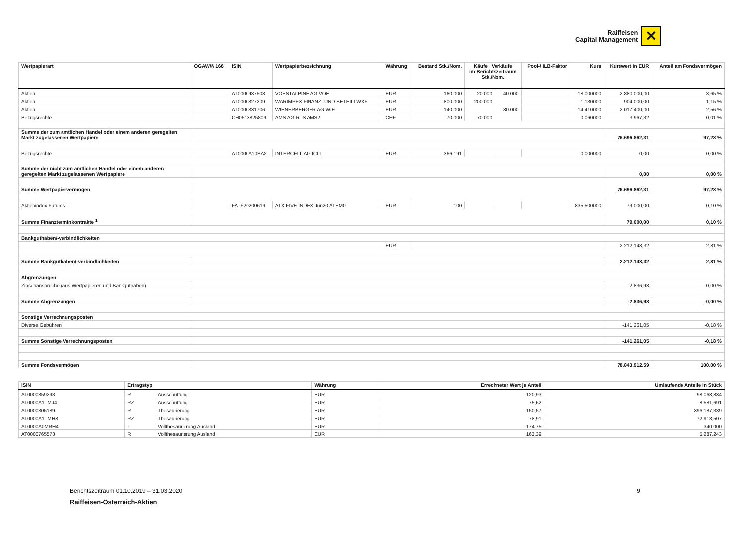Raiffeisen
Capital Management
✕
| Wertpapierart | OGAW/§ 166 | ISIN | Wertpapierbezeichnung | | Währung | Bestand Stk./Nom. | Käufe Verkäufe im Berichtszeitraum Stk./Nom. | | Pool-/ ILB-Faktor | Kurs | Kurswert in EUR | Anteil am Fondsvermögen |
| --- | --- | --- | --- | --- | --- | --- | --- | --- | --- | --- | --- | --- |
| Aktien | | AT0000937503 | VOESTALPINE AG VOE | | EUR | 160.000 | 20.000 | 40.000 | | 18,000000 | 2.880.000,00 | 3,65 % |
| Aktien | | AT0000827209 | WARIMPEX FINANZ- UND BETEILI WXF | | EUR | 800.000 | 200.000 | | | 1,130000 | 904.000,00 | 1,15 % |
| Aktien | | AT0000831706 | WIENERBERGER AG WIE | | EUR | 140.000 | | 80.000 | | 14,410000 | 2.017.400,00 | 2,56 % |
| Bezugsrechte | | CH0513825809 | AMS AG-RTS AMS2 | | CHF | 70.000 | 70.000 | | | 0,060000 | 3.967,32 | 0,01 % |
| Summe der zum amtlichen Handel oder einem anderen geregelten Markt zugelassenen Wertpapiere | | | | | | | | | | | 76.696.862,31 | 97,28 % |
| Bezugsrechte | | AT0000A10BA2 | INTERCELL AG ICLL | | EUR | 366.191 | | | | 0,000000 | 0,00 | 0,00 % |
| Summe der nicht zum amtlichen Handel oder einem anderen geregelten Markt zugelassenen Wertpapiere | | | | | | | | | | | 0,00 | 0,00 % |
| Summe Wertpapiervermögen | | | | | | | | | | | 76.696.862,31 | 97,28 % |
| Aktienindex Futures | | FATF20200619 | ATX FIVE INDEX Jun20 ATEM0 | | EUR | 100 | | | | 835,500000 | 79.000,00 | 0,10 % |
| Summe Finanzterminkontrakte <sup>1</sup> | | | | | | | | | | | 79.000,00 | 0,10 % |
| Bankguthaben/-verbindlichkeiten | | | | | | | | | | | | |
| | | | | | EUR | | | | | | 2.212.148,32 | 2,81 % |
| Summe Bankguthaben/-verbindlichkeiten | | | | | | | | | | | 2.212.148,32 | 2,81 % |
| Abgrenzungen | | | | | | | | | | | | |
| Zinsenansprüche (aus Wertpapieren und Bankguthaben) | | | | | | | | | | | -2.836,98 | -0,00 % |
| Summe Abgrenzungen | | | | | | | | | | | -2.836,98 | -0,00 % |
| Sonstige Verrechnungsposten | | | | | | | | | | | | |
| Diverse Gebühren | | | | | | | | | | | -141.261,05 | -0,18 % |
| Summe Sonstige Verrechnungsposten | | | | | | | | | | | -141.261,05 | -0,18 % |
| Summe Fondsvermögen | | | | | | | | | | | 78.843.912,59 | 100,00 % |
| ISIN | Ertragstyp | | Währung | Errechneter Wert je Anteil | Umlaufende Anteile in Stück |
| --- | --- | --- | --- | --- | --- |
| AT0000859293 | R | Ausschüttung | EUR | 120,93 | 98.068,834 |
| AT0000A1TMJ4 | RZ | Ausschüttung | EUR | 75,62 | 8.581,691 |
| AT0000805189 | R | Thesaurierung | EUR | 150,57 | 396.187,339 |
| AT0000A1TMH8 | RZ | Thesaurierung | EUR | 78,91 | 72.913,507 |
| AT0000A0MRH4 | I | Vollthesaurierung Ausland | EUR | 174,75 | 340,000 |
| AT0000765573 | R | Vollthesaurierung Ausland | EUR | 163,39 | 5.287,243 |
Berichtszeitraum 01.10.2019 – 31.03.2020 9
Raiffeisen-Österreich-Aktien